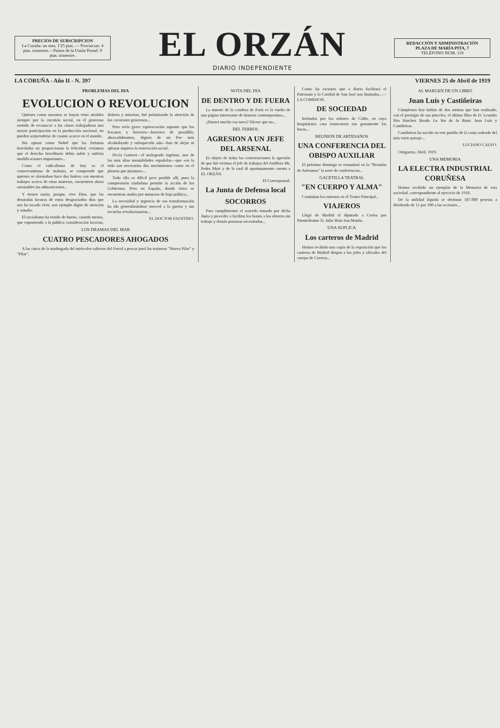PRECIOS DE SUBSCRIPCION
La Coruña: un mes, 1'25 ptas. — Provincias: 4 ptas. trimestre.—Países de la Unión Postal: 9 ptas. trimestre.
EL ORZÁN
DIARIO INDEPENDIENTE
REDACCIÓN Y ADMINISTRACIÓN
PLAZA DE MARÍA PITA, 7
TELÉFONO NUM. 110
LA CORUÑA - Año II - N. 397 VIERNES 25 de Abril de 1919
PROBLEMAS DEL DIA
EVOLUCION O REVOLUCION
Quienes como nosotros se hayan visto atraídos siempre por la cuestión social, en el generoso sentido de reconocer a las clases trabajadoras una mayor participación en la producción nacional, no pueden sorprenderse de cuanto acaece en el mundo.
Sin opinar como Nobel que las fortunas heredadas no proporcionan la felicidad, creíamos que el derecho hereditario debía sufrir y sufriría modificaciones importantes...
Como el radicalismo de hoy es el conservantismo de mañana, se comprende que quienes se alarmaban hace dos lustros con nuestros trabajos acerca de estas materias, encuentren ahora razonables las admoniciones...
Y tienen razón, porque, vive Dios, que las desatadas locuras de estos desgraciados días que nos ha tocado vivir, son ejemplo digno de atención y estudio.
El socialismo ha tenido de bueno, cuando menos, que exponiendo a la pública consideración lacerias, dolores y miserias, fué polarizando la atención de los corazones generosos...
Pero sería grave equivocación suponer que los fracasos y horrores—horrores de pesadilla, abracadabrantes, dignos de un Poe más alcoholizado y enloquecido aún—han de alejar ni aplazar siquiera la renovación social.
Decía Ganivet—el malogrado ingénuo, una de las más altas mentalidades españolas—que «en la vida son necesarios dos movimientos como en el planeta que pisamos»...
Todo ello es difícil pero posible allí, pues la comprensión ciudadana permite la acción de los Gobiernos. Pero en España, donde éstos se encuentran atados por minucias de baja política...
La necesidad y urgencia de esa transformación ha ido generalizándose merced a la guerra y sus secuelas revolucionarias...
EL DOCTOR FAUSTINO.
LOS DRAMAS DEL MAR
CUATRO PESCADORES AHOGADOS
A las cinco de la madrugada del miércoles salieron del Ferrol a pescar jurel las traineras "Nueva Pilar" y "Pilar".
NOTA DEL DIA
DE DENTRO Y DE FUERA
La muerte de la condesa de París es la vuelta de una página interesante de historia contemporánea...
¿Durará mucho esa tarea? Dícese que no...
DEL FERROL
AGRESION A UN JEFE DEL ARSENAL
Es objeto de todas las conversaciones la agresión de que fué víctima el jefe de trabajos del Astillero Mr. Pedro Muir y de la cual dí oportunamente cuenta a EL ORZÁN.
El Corresponsal.
La Junta de Defensa local
SOCORROS
Para cumplimentar el acuerdo tomado por dicha Junta y proceder a facilitar los bonos a los obreros sin trabajo y demás personas necesitadas...
Como las raciones que a diario facilitará el Patronato y la Caridad de San José son limitadas...—LA COMISION.
DE SOCIEDAD
Invitados por los señores de Cádiz, en cuya hospitalaria casa transcurren tan gratamente las horas...
REUNION DE ARTESANOS
UNA CONFERENCIA DEL OBISPO AUXILIAR
El próximo domingo se reanudará en la "Reunión de Artesanos" la serie de conferencias...
GACETILLA TEATRAL
"EN CUERPO Y ALMA"
Continúan los estrenos en el Teatro Principal...
VIAJEROS
Llegó de Madrid el diputado a Cortes por Puentedeume D. Julio Wais San Martín.
UNA SUPLICA
Los carteros de Madrid
Hemos recibido una copia de la exposición que los carteros de Madrid dirigen a los jefes y oficiales del cuerpo de Correos...
AL MARGEN DE UN LIBRO
Juan Luís y Castiñeiras
Cúmplenos hoy hablar de dos artistas que han realizado, con el prestigio de sus pinceles, el último libro de D. Leandro Pita Sánchez Boado La Voz de la Raza: Juan Luís y Castiñeiras.
Castiñeiras ha nacido en este pueblo de la costa rodeado del más vario paisaje...
LUCIANO CALVO.
Ortigueira, Abril, 1919.
UNA MEMORIA
LA ELECTRA INDUSTRIAL CORUÑESA
Hemos recibido un ejemplar de la Memoria de esta sociedad, correspondiente al ejercicio de 1918.
De la utilidad líquida se destinan 187.000 pesetas a dividendo de 11 por 100 a las acciones...